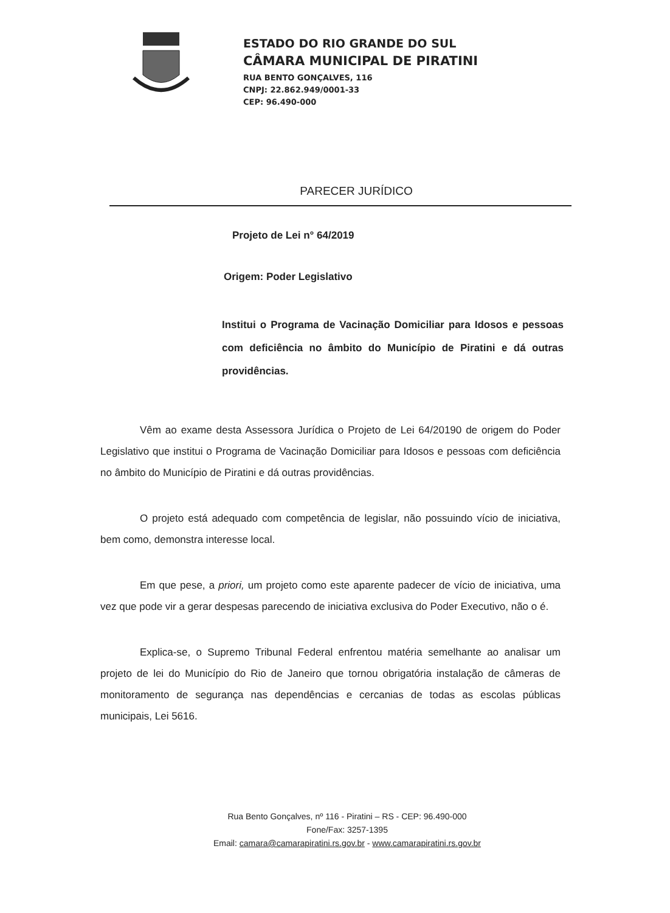ESTADO DO RIO GRANDE DO SUL
CÂMARA MUNICIPAL DE PIRATINI
RUA BENTO GONÇALVES, 116
CNPJ: 22.862.949/0001-33
CEP: 96.490-000
PARECER JURÍDICO
Projeto de Lei n° 64/2019
Origem: Poder Legislativo
Institui o Programa de Vacinação Domiciliar para Idosos e pessoas com deficiência no âmbito do Município de Piratini e dá outras providências.
Vêm ao exame desta Assessora Jurídica o Projeto de Lei 64/20190 de origem do Poder Legislativo que institui o Programa de Vacinação Domiciliar para Idosos e pessoas com deficiência no âmbito do Município de Piratini e dá outras providências.
O projeto está adequado com competência de legislar, não possuindo vício de iniciativa, bem como, demonstra interesse local.
Em que pese, a priori, um projeto como este aparente padecer de vício de iniciativa, uma vez que pode vir a gerar despesas parecendo de iniciativa exclusiva do Poder Executivo, não o é.
Explica-se, o Supremo Tribunal Federal enfrentou matéria semelhante ao analisar um projeto de lei do Município do Rio de Janeiro que tornou obrigatória instalação de câmeras de monitoramento de segurança nas dependências e cercanias de todas as escolas públicas municipais, Lei 5616.
Rua Bento Gonçalves, nº 116 - Piratini – RS - CEP: 96.490-000
Fone/Fax: 3257-1395
Email: camara@camarapiratini.rs.gov.br - www.camarapiratini.rs.gov.br